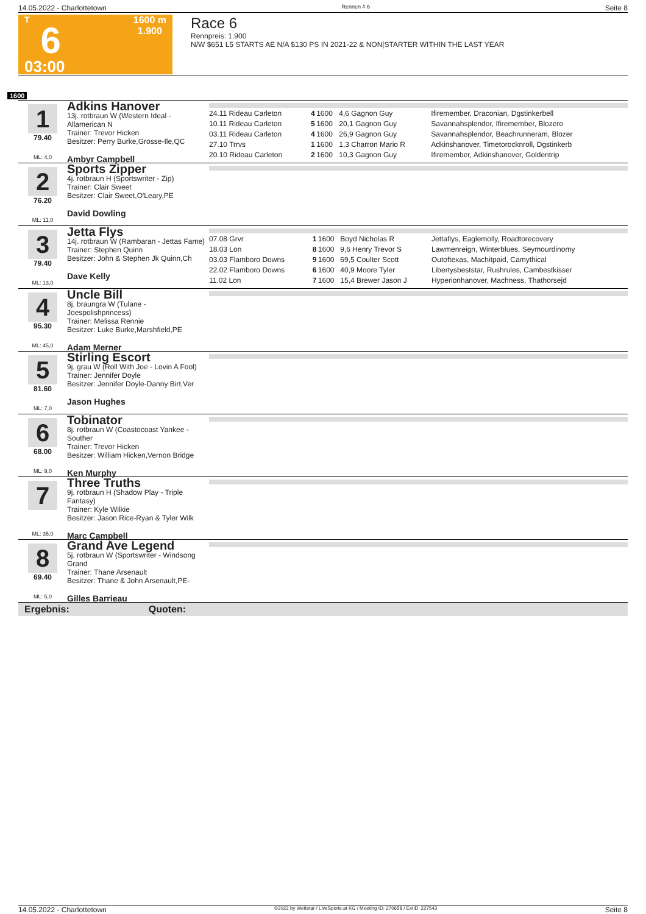14.05.2022 - Charlottetown Rennen # 6 Seite 8
T
6
03:00
1600 m
1.900
Race 6
Rennpreis: 1.900
N/W $651 L5 STARTS AE N/A $130 PS IN 2021-22 & NON|STARTER WITHIN THE LAST YEAR
1600
1
79.40
ML: 4,0
Adkins Hanover
13j. rotbraun W (Western Ideal - Allamerican N
Trainer: Trevor Hicken
Besitzer: Perry Burke,Grosse-Ile,QC
Ambyr Campbell
| 24.11 Rideau Carleton | 4 | 1600 | 4,6 Gagnon Guy | Ifiremember, Draconian, Dgstinkerbell |
| 10.11 Rideau Carleton | 5 | 1600 | 20,1 Gagnon Guy | Savannahsplendor, Ifiremember, Blozero |
| 03.11 Rideau Carleton | 4 | 1600 | 26,9 Gagnon Guy | Savannahsplendor, Beachrunneram, Blozer |
| 27.10 Trrvs | 1 | 1600 | 1,3 Charron Mario R | Adkinshanover, Timetorocknroll, Dgstinkerb |
| 20.10 Rideau Carleton | 2 | 1600 | 10,3 Gagnon Guy | Ifiremember, Adkinshanover, Goldentrip |
2
76.20
ML: 11,0
Sports Zipper
4j. rotbraun H (Sportswriter - Zip)
Trainer: Clair Sweet
Besitzer: Clair Sweet,O'Leary,PE
David Dowling
3
79.40
ML: 13,0
Jetta Flys
14j. rotbraun W (Rambaran - Jettas Fame)
Trainer: Stephen Quinn
Besitzer: John & Stephen Jk Quinn,Ch
Dave Kelly
| 07.08 Grvr | 1 | 1600 | Boyd Nicholas R | Jettaflys, Eaglemolly, Roadtorecovery |
| 18.03 Lon | 8 | 1600 | 9,6 Henry Trevor S | Lawmenreign, Winterblues, Seymourdinomy |
| 03.03 Flamboro Downs | 9 | 1600 | 69,5 Coulter Scott | Outoftexas, Machitpaid, Camythical |
| 22.02 Flamboro Downs | 6 | 1600 | 40,9 Moore Tyler | Libertysbeststar, Rushrules, Cambestkisser |
| 11.02 Lon | 7 | 1600 | 15,4 Brewer Jason J | Hyperionhanover, Machness, Thathorsejd |
4
95.30
ML: 45,0
Uncle Bill
8j. braungra W (Tulane - Joespolishprincess)
Trainer: Melissa Rennie
Besitzer: Luke Burke,Marshfield,PE
Adam Merner
5
81.60
ML: 7,0
Stirling Escort
9j. grau W (Roll With Joe - Lovin A Fool)
Trainer: Jennifer Doyle
Besitzer: Jennifer Doyle-Danny Birt,Ver
Jason Hughes
6
68.00
ML: 9,0
Tobinator
8j. rotbraun W (Coastocoast Yankee - Souther
Trainer: Trevor Hicken
Besitzer: William Hicken,Vernon Bridge
Ken Murphy
7
ML: 35,0
Three Truths
9j. rotbraun H (Shadow Play - Triple Fantasy)
Trainer: Kyle Wilkie
Besitzer: Jason Rice-Ryan & Tyler Wilk
Marc Campbell
8
69.40
ML: 5,0
Grand Ave Legend
5j. rotbraun W (Sportswriter - Windsong Grand
Trainer: Thane Arsenault
Besitzer: Thane & John Arsenault,PE-
Gilles Barrieau
Ergebnis: Quoten:
14.05.2022 - Charlottetown ©2022 by Wettstar / LiveSports.at KG / Meeting ID: 270658 / ExtID: 227543 Seite 8